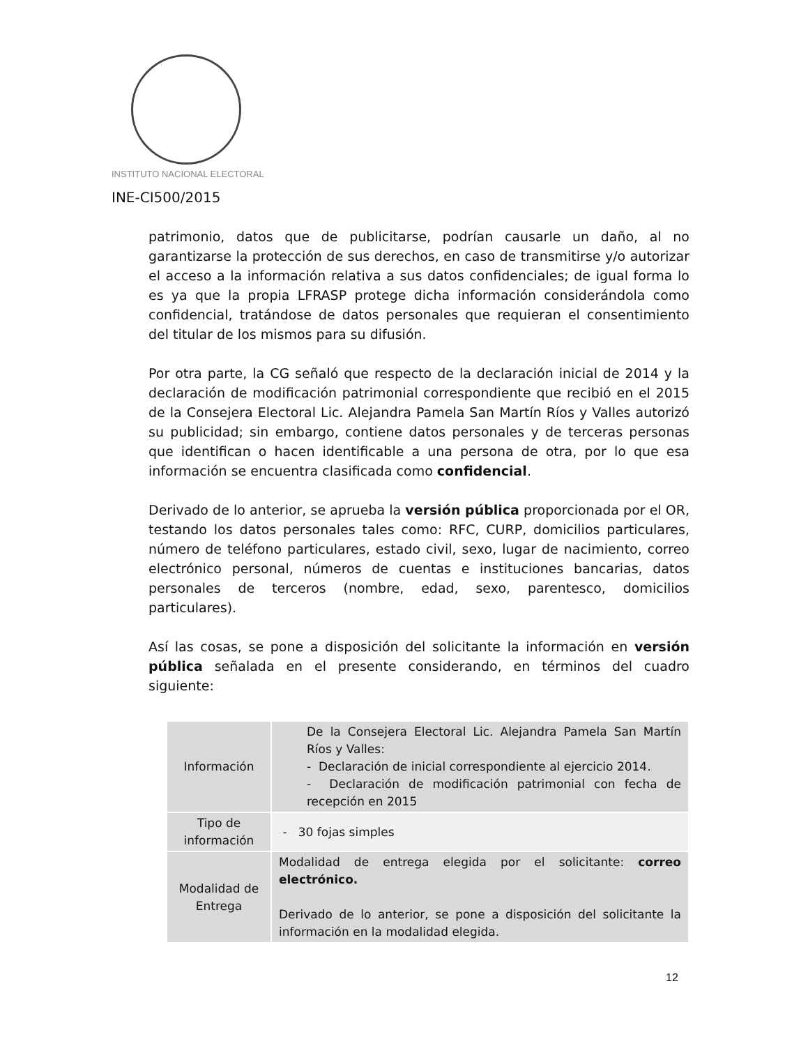INSTITUTO NACIONAL ELECTORAL
INE-CI500/2015
patrimonio, datos que de publicitarse, podrían causarle un daño, al no garantizarse la protección de sus derechos, en caso de transmitirse y/o autorizar el acceso a la información relativa a sus datos confidenciales; de igual forma lo es ya que la propia LFRASP protege dicha información considerándola como confidencial, tratándose de datos personales que requieran el consentimiento del titular de los mismos para su difusión.
Por otra parte, la CG señaló que respecto de la declaración inicial de 2014 y la declaración de modificación patrimonial correspondiente que recibió en el 2015 de la Consejera Electoral Lic. Alejandra Pamela San Martín Ríos y Valles autorizó su publicidad; sin embargo, contiene datos personales y de terceras personas que identifican o hacen identificable a una persona de otra, por lo que esa información se encuentra clasificada como confidencial.
Derivado de lo anterior, se aprueba la versión pública proporcionada por el OR, testando los datos personales tales como: RFC, CURP, domicilios particulares, número de teléfono particulares, estado civil, sexo, lugar de nacimiento, correo electrónico personal, números de cuentas e instituciones bancarias, datos personales de terceros (nombre, edad, sexo, parentesco, domicilios particulares).
Así las cosas, se pone a disposición del solicitante la información en versión pública señalada en el presente considerando, en términos del cuadro siguiente:
| Información | De la Consejera Electoral Lic. Alejandra Pamela San Martín Ríos y Valles: - Declaración de inicial correspondiente al ejercicio 2014. - Declaración de modificación patrimonial con fecha de recepción en 2015 |
| Tipo de información | - 30 fojas simples |
| Modalidad de Entrega | Modalidad de entrega elegida por el solicitante: correo electrónico. Derivado de lo anterior, se pone a disposición del solicitante la información en la modalidad elegida. |
12